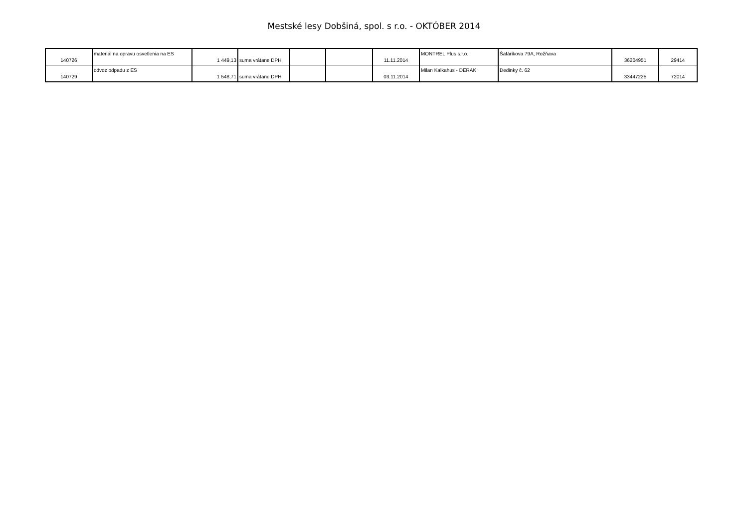Mestské lesy Dobšiná, spol. s r.o. - OKTÓBER 2014
| 140726 | materiál na opravu osvetlenia na ES | 1 449,13 | suma vrátane DPH | | | 11.11.2014 | MONTREL Plus s.r.o. | Šafárikova 79A, Rožňava | 36204951 | 29414 |
| 140729 | odvoz odpadu z ES | 1 548,71 | suma vrátane DPH | | | 03.11.2014 | Milan Kalkahus - DERAK | Dedinky č. 62 | 33447225 | 72014 |